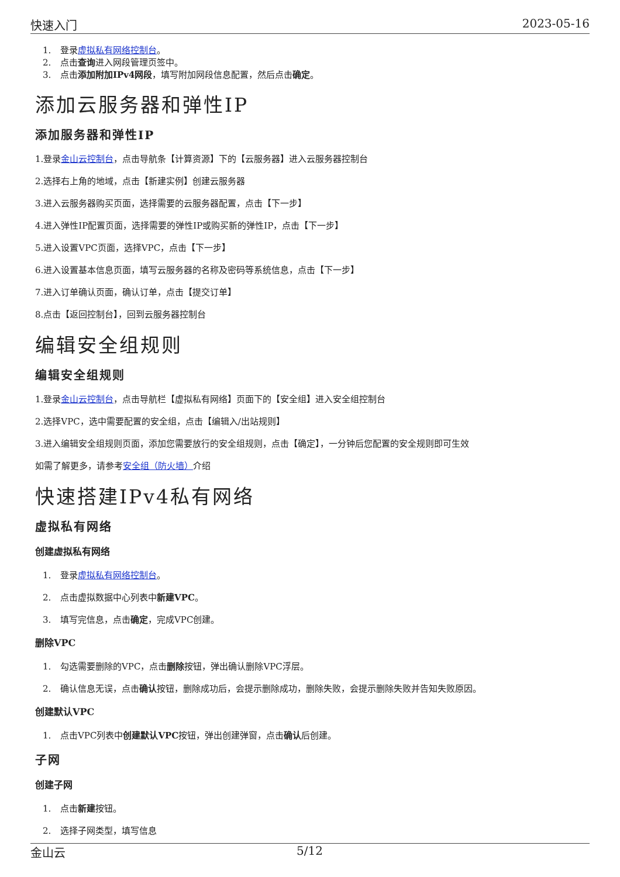快速入门 2023-05-16
1. 登录虚拟私有网络控制台。
2. 点击查询进入网段管理页签中。
3. 点击添加附加IPv4网段，填写附加网段信息配置，然后点击确定。
添加云服务器和弹性IP
添加服务器和弹性IP
1.登录金山云控制台，点击导航条【计算资源】下的【云服务器】进入云服务器控制台
2.选择右上角的地域，点击【新建实例】创建云服务器
3.进入云服务器购买页面，选择需要的云服务器配置，点击【下一步】
4.进入弹性IP配置页面，选择需要的弹性IP或购买新的弹性IP，点击【下一步】
5.进入设置VPC页面，选择VPC，点击【下一步】
6.进入设置基本信息页面，填写云服务器的名称及密码等系统信息，点击【下一步】
7.进入订单确认页面，确认订单，点击【提交订单】
8.点击【返回控制台】，回到云服务器控制台
编辑安全组规则
编辑安全组规则
1.登录金山云控制台，点击导航栏【虚拟私有网络】页面下的【安全组】进入安全组控制台
2.选择VPC，选中需要配置的安全组，点击【编辑入/出站规则】
3.进入编辑安全组规则页面，添加您需要放行的安全组规则，点击【确定】，一分钟后您配置的安全规则即可生效
如需了解更多，请参考安全组（防火墙）介绍
快速搭建IPv4私有网络
虚拟私有网络
创建虚拟私有网络
1. 登录虚拟私有网络控制台。
2. 点击虚拟数据中心列表中新建VPC。
3. 填写完信息，点击确定，完成VPC创建。
删除VPC
1. 勾选需要删除的VPC，点击删除按钮，弹出确认删除VPC浮层。
2. 确认信息无误，点击确认按钮，删除成功后，会提示删除成功，删除失败，会提示删除失败并告知失败原因。
创建默认VPC
1. 点击VPC列表中创建默认VPC按钮，弹出创建弹窗，点击确认后创建。
子网
创建子网
1. 点击新建按钮。
2. 选择子网类型，填写信息
金山云 5/12